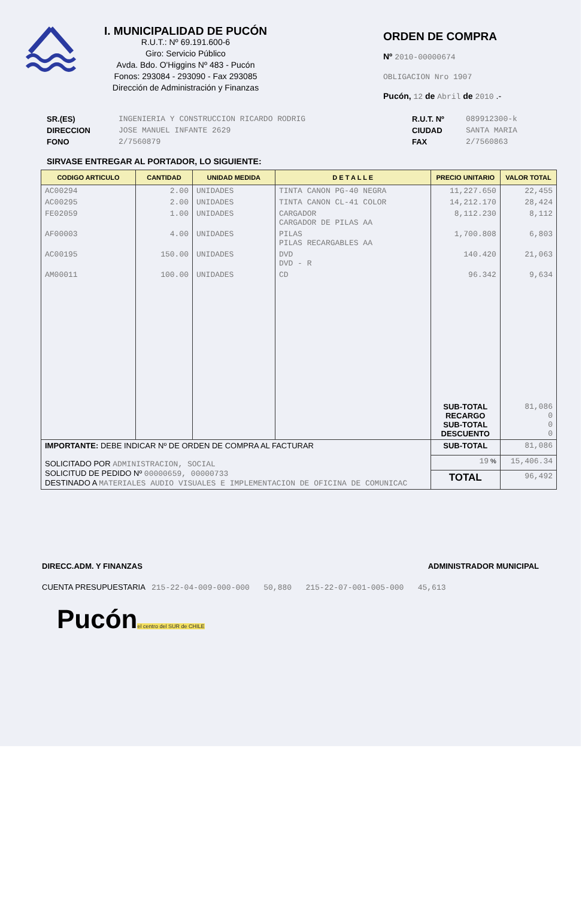I. MUNICIPALIDAD DE PUCÓN
R.U.T.: Nº 69.191.600-6
Giro: Servicio Público
Avda. Bdo. O'Higgins Nº 483 - Pucón
Fonos: 293084 - 293090 - Fax 293085
Dirección de Administración y Finanzas
ORDEN DE COMPRA
Nº 2010-00000674
OBLIGACION Nro 1907
Pucón, 12 de Abril de 2010 .-
SR.(ES)
DIRECCION
FONO
INGENIERIA Y CONSTRUCCION RICARDO RODRIG
JOSE MANUEL INFANTE 2629
2/7560879
R.U.T. Nº
CIUDAD
FAX
089912300-k
SANTA MARIA
2/7560863
SIRVASE ENTREGAR AL PORTADOR, LO SIGUIENTE:
| CODIGO ARTICULO | CANTIDAD | UNIDAD MEDIDA | D E T A L L E | PRECIO UNITARIO | VALOR TOTAL |
| --- | --- | --- | --- | --- | --- |
| AC00294 | 2.00 | UNIDADES | TINTA CANON PG-40 NEGRA | 11,227.650 | 22,455 |
| AC00295 | 2.00 | UNIDADES | TINTA CANON CL-41 COLOR | 14,212.170 | 28,424 |
| FE02059 | 1.00 | UNIDADES | CARGADOR CARGADOR DE PILAS AA | 8,112.230 | 8,112 |
| AF00003 | 4.00 | UNIDADES | PILAS PILAS RECARGABLES AA | 1,700.808 | 6,803 |
| AC00195 | 150.00 | UNIDADES | DVD DVD - R | 140.420 | 21,063 |
| AM00011 | 100.00 | UNIDADES | CD | 96.342 | 9,634 |
| | | | | SUB-TOTAL RECARGO SUB-TOTAL DESCUENTO | 81,086 0 0 0 |
| IMPORTANTE: DEBE INDICAR Nº DE ORDEN DE COMPRA AL FACTURAR SOLICITADO POR ADMINISTRACION, SOCIAL SOLICITUD DE PEDIDO Nº 00000659, 00000733 DESTINADO A MATERIALES AUDIO VISUALES E IMPLEMENTACION DE OFICINA DE COMUNICAC | | | | SUB-TOTAL | 81,086 |
| | | | | 19 % | 15,406.34 |
| | | | | TOTAL | 96,492 |
DIRECC.ADM. Y FINANZAS ADMINISTRADOR MUNICIPAL
CUENTA PRESUPUESTARIA 215-22-04-009-000-000 50,880 215-22-07-001-005-000 45,613
Pucón
el centro del SUR de CHILE